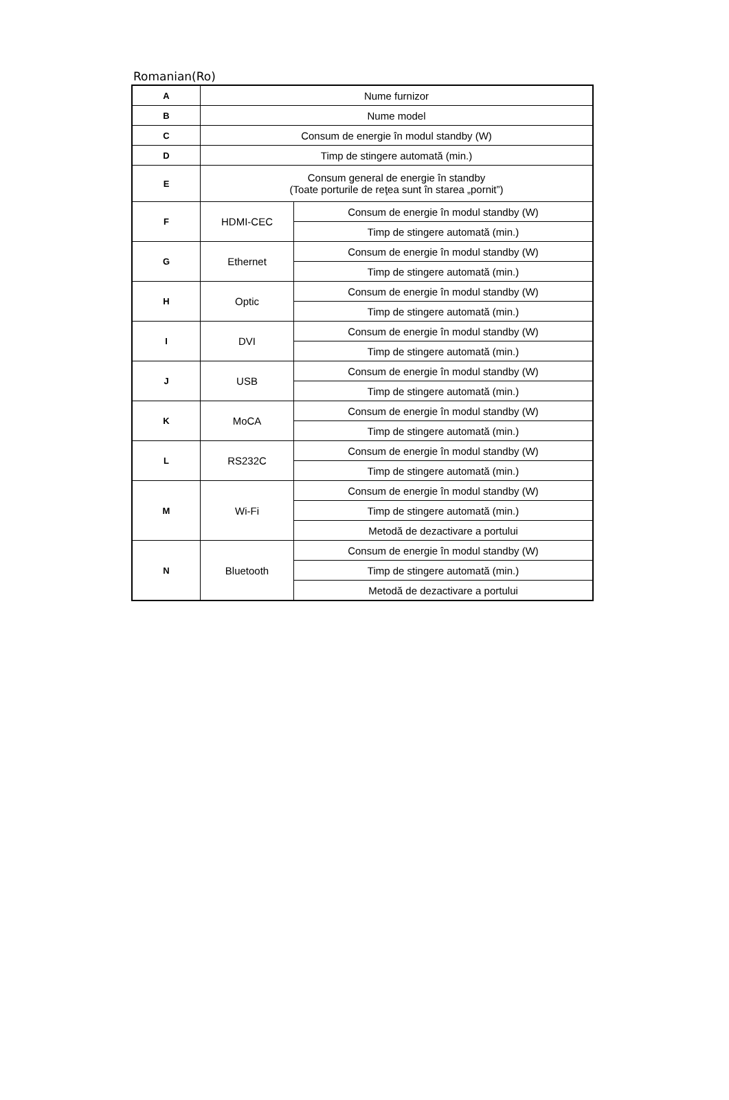Romanian(Ro)
| A | Nume furnizor | |
| B | Nume model | |
| C | Consum de energie în modul standby (W) | |
| D | Timp de stingere automată (min.) | |
| E | Consum general de energie în standby (Toate porturile de reţea sunt în starea „pornit”) | |
| F | HDMI-CEC | Consum de energie în modul standby (W) |
| | | Timp de stingere automată (min.) |
| G | Ethernet | Consum de energie în modul standby (W) |
| | | Timp de stingere automată (min.) |
| H | Optic | Consum de energie în modul standby (W) |
| | | Timp de stingere automată (min.) |
| I | DVI | Consum de energie în modul standby (W) |
| | | Timp de stingere automată (min.) |
| J | USB | Consum de energie în modul standby (W) |
| | | Timp de stingere automată (min.) |
| K | MoCA | Consum de energie în modul standby (W) |
| | | Timp de stingere automată (min.) |
| L | RS232C | Consum de energie în modul standby (W) |
| | | Timp de stingere automată (min.) |
| M | Wi-Fi | Consum de energie în modul standby (W) |
| | | Timp de stingere automată (min.) |
| | | Metodă de dezactivare a portului |
| N | Bluetooth | Consum de energie în modul standby (W) |
| | | Timp de stingere automată (min.) |
| | | Metodă de dezactivare a portului |